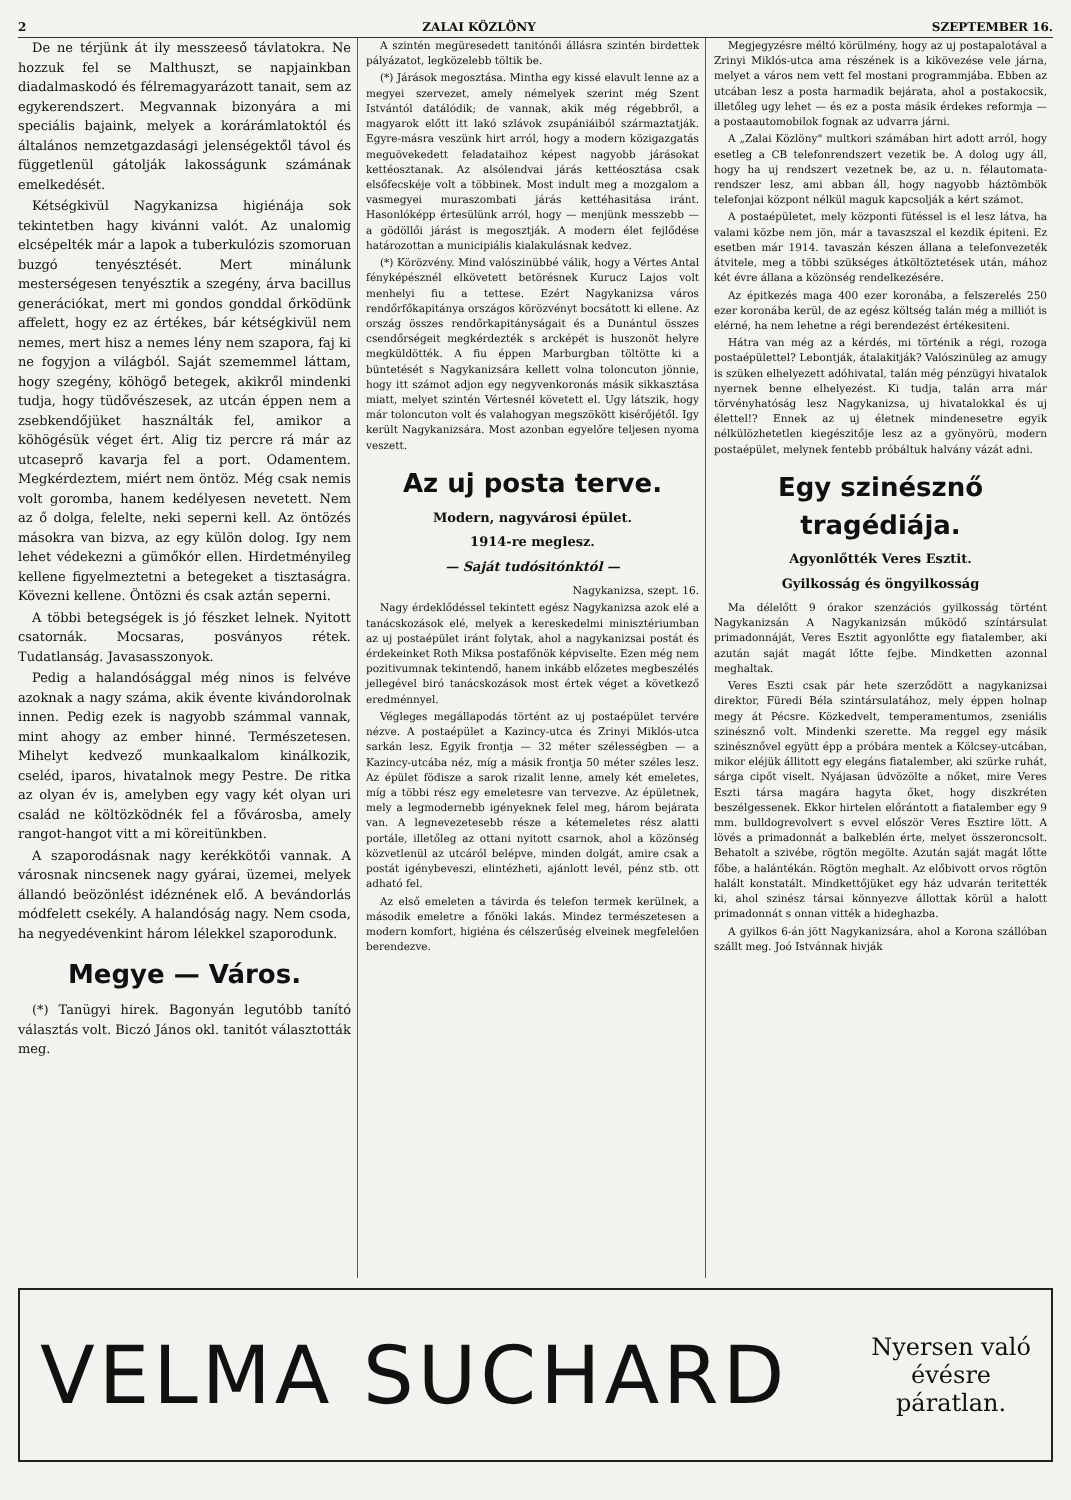2 ZALAI KÖZLÖNY SZEPTEMBER 16.
De ne térjünk át ily messzeeső távlatokra. Ne hozzuk fel se Malthuszt, se napjainkban diadalmaskodó és félremagyarázott tanait, sem az egykerendszert. Megvannak bizonyára a mi speciális bajaink, melyek a korárámlatoktól és általános nemzetgazdasági jelenségektől távol és függetlenül gátolják lakosságunk számának emelkedését.
Kétségkivül Nagykanizsa higiénája sok tekintetben hagy kivánni valót. Az unalomig elcsépelték már a lapok a tuberkulózis szomoruan buzgó tenyésztését. Mert minálunk mesterségesen tenyésztik a szegény, árva bacillus generációkat, mert mi gondos gonddal őrködünk affelett, hogy ez az értékes, bár kétségkivül nem nemes, mert hisz a nemes lény nem szapora, faj ki ne fogyjon a világból. Saját szememmel láttam, hogy szegény, köhögő betegek, akikről mindenki tudja, hogy tüdővészesek, az utcán éppen nem a zsebkendőjüket használták fel, amikor a köhögésük véget ért. Alig tiz percre rá már az utcaseprő kavarja fel a port. Odamentem. Megkérdeztem, miért nem öntöz. Még csak nemis volt goromba, hanem kedélyesen nevetett. Nem az ő dolga, felelte, neki seperni kell. Az öntözés másokra van bizva, az egy külön dolog. Igy nem lehet védekezni a gümőkór ellen. Hirdetményileg kellene figyelmeztetni a betegeket a tisztaságra. Kövezni kellene. Öntözni és csak aztán seperni.
A többi betegségek is jó fészket lelnek. Nyitott csatornák. Mocsaras, posványos rétek. Tudatlanság. Javasasszonyok.
Pedig a halandósággal még ninos is felvéve azoknak a nagy száma, akik évente kivándorolnak innen. Pedig ezek is nagyobb számmal vannak, mint ahogy az ember hinné. Természetesen. Mihelyt kedvező munkaalkalom kinálkozik, cseléd, iparos, hivatalnok megy Pestre. De ritka az olyan év is, amelyben egy vagy két olyan uri család ne költözködnék fel a fővárosba, amely rangot-hangot vitt a mi köreitünkben.
A szaporodásnak nagy kerékkötői vannak. A városnak nincsenek nagy gyárai, üzemei, melyek állandó beözönlést idéznének elő. A bevándorlás módfelett csekély. A halandóság nagy. Nem csoda, ha negyedévenkint három lélekkel szaporodunk.
Megye — Város.
(*) Tanügyi hirek. Bagonyán legutóbb tanító választás volt. Biczó János okl. tanitót választották meg.
A szintén megüresedett tanitónői állásra szintén birdettek pályázatot, legközelebb töltik be.
(*) Járások megosztása. Mintha egy kissé elavult lenne az a megyei szervezet, amely némelyek szerint még Szent Istvántól datálódik; de vannak, akik még régebbről, a magyarok előtt itt lakó szlávok zsupániáiból származtatják. Egyre-másra veszünk hirt arról, hogy a modern közigazgatás meguövekedett feladataihoz képest nagyobb járásokat kettéosztanak. Az alsólendvai járás kettéosztása csak elsőfecskéje volt a többinek. Most indult meg a mozgalom a vasmegyei muraszombati járás kettéhasitása iránt. Hasonlóképp értesülünk arról, hogy — menjünk messzebb — a gödöllői járást is megosztják. A modern élet fejlődése határozottan a municipiális kialakulásnak kedvez.
(*) Körözvény. Mind valószinübbé válik, hogy a Vértes Antal fényképésznél elkövetett betörésnek Kurucz Lajos volt menhelyi fiu a tettese. Ezért Nagykanizsa város rendőrfőkapitánya országos körözvényt bocsátott ki ellene. Az ország összes rendőrkapitányságait és a Dunántul összes csendőrségeit megkérdezték s arcképét is huszonöt helyre megküldötték. A fiu éppen Marburgban töltötte ki a büntetését s Nagykanizsára kellett volna toloncuton jönnie, hogy itt számot adjon egy negyvenkoronás másik sikkasztása miatt, melyet szintén Vértesnél követett el. Ugy látszik, hogy már toloncuton volt és valahogyan megszökött kisérőjétől. Igy került Nagykanizsára. Most azonban egyelőre teljesen nyoma veszett.
Az uj posta terve.
Modern, nagyvárosi épület.
1914-re meglesz.
— Saját tudósitónktól —
Nagykanizsa, szept. 16.
Nagy érdeklődéssel tekintett egész Nagykanizsa azok elé a tanácskozások elé, melyek a kereskedelmi minisztériumban az uj postaépület iránt folytak, ahol a nagykanizsai postát és érdekeinket Roth Miksa postafőnök képviselte. Ezen még nem pozitivumnak tekintendő, hanem inkább előzetes megbeszélés jellegével biró tanácskozások most értek véget a következő eredménnyel.
Végleges megállapodás történt az uj postaépület tervére nézve. A postaépület a Kazincy-utca és Zrinyi Miklós-utca sarkán lesz. Egyik frontja — 32 méter szélességben — a Kazincy-utcába néz, míg a másik frontja 50 méter széles lesz. Az épület födisze a sarok rizalit lenne, amely két emeletes, míg a többi rész egy emeletesre van tervezve. Az épületnek, mely a legmodernebb igényeknek felel meg, három bejárata van. A legnevezetesebb része a kétemeletes rész alatti portále, illetőleg az ottani nyitott csarnok, ahol a közönség közvetlenül az utcáról belépve, minden dolgát, amire csak a postát igénybeveszi, elintézheti, ajánlott levél, pénz stb. ott adható fel.
Az első emeleten a távirda és telefon termek kerülnek, a második emeletre a főnöki lakás. Mindez természetesen a modern komfort, higiéna és célszerűség elveinek megfelelően berendezve.
Megjegyzésre méltó körülmény, hogy az uj postapalotával a Zrinyi Miklós-utca ama részének is a kikövezése vele járna, melyet a város nem vett fel mostani programmjába. Ebben az utcában lesz a posta harmadik bejárata, ahol a postakocsik, illetőleg ugy lehet — és ez a posta másik érdekes reformja — a postaautomobilok fognak az udvarra járni.
A „Zalai Közlöny" multkori számában hirt adott arról, hogy esetleg a CB telefonrendszert vezetik be. A dolog ugy áll, hogy ha uj rendszert vezetnek be, az u. n. félautomata-rendszer lesz, ami abban áll, hogy nagyobb háztömbök telefonjai központ nélkül maguk kapcsolják a kért számot.
A postaépületet, mely központi fütéssel is el lesz látva, ha valami közbe nem jön, már a tavaszszal el kezdik épiteni. Ez esetben már 1914. tavaszán készen állana a telefonvezeték átvitele, meg a többi szükséges átköltöztetések után, mához két évre állana a közönség rendelkezésére.
Az épitkezés maga 400 ezer koronába, a felszerelés 250 ezer koronába kerül, de az egész költség talán még a milliót is elérné, ha nem lehetne a régi berendezést értékesiteni.
Hátra van még az a kérdés, mi történik a régi, rozoga postaépülettel? Lebontják, átalakitják? Valószinüleg az amugy is szüken elhelyezett adóhivatal, talán még pénzügyi hivatalok nyernek benne elhelyezést. Ki tudja, talán arra már törvényhatóság lesz Nagykanizsa, uj hivatalokkal és uj élettel!? Ennek az uj életnek mindenesetre egyik nélkülözhetetlen kiegészitője lesz az a gyönyörü, modern postaépület, melynek fentebb próbáltuk halvány vázát adni.
Egy szinésznő tragédiája.
Agyonlőtték Veres Esztit.
Gyilkosság és öngyilkosság
Ma délelőtt 9 órakor szenzációs gyilkosság történt Nagykanizsán A Nagykanizsán működő színtársulat primadonnáját, Veres Esztit agyonlőtte egy fiatalember, aki azután saját magát lőtte fejbe. Mindketten azonnal meghaltak.
Veres Eszti csak pár hete szerződött a nagykanizsai direktor, Füredi Béla szintársulatához, mely éppen holnap megy át Pécsre. Közkedvelt, temperamentumos, zseniális szinésznő volt. Mindenki szerette. Ma reggel egy másik szinésznővel együtt épp a próbára mentek a Kölcsey-utcában, mikor eléjük állitott egy elegáns fiatalember, aki szürke ruhát, sárga cipőt viselt. Nyájasan üdvözölte a nőket, mire Veres Eszti társa magára hagyta őket, hogy diszkréten beszélgessenek. Ekkor hirtelen előrántott a fiatalember egy 9 mm. bulldogrevolvert s evvel először Veres Esztire lött. A lövés a primadonnát a balkeblén érte, melyet összeroncsolt. Behatolt a szivébe, rögtön megölte. Azután saját magát lőtte főbe, a halántékán. Rögtön meghalt. Az előbivott orvos rögtön halált konstatált. Mindkettőjüket egy ház udvarán teritették ki, ahol szinész társai könnyezve állottak körül a halott primadonnát s onnan vitték a hideghazba.
A gyilkos 6-án jött Nagykanizsára, ahol a Korona szállóban szállt meg. Joó Istvánnak hivják
VELMA SUCHARD Nyersen való
évésre
páratlan.